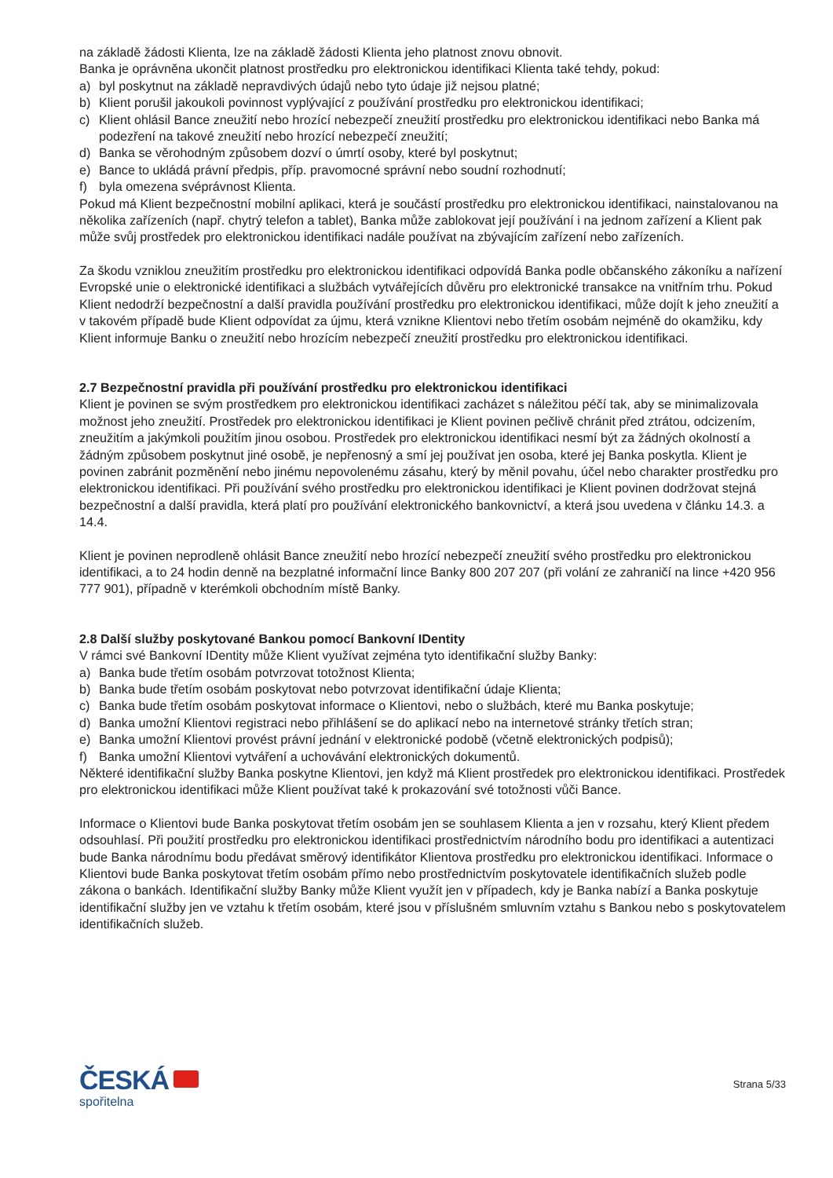na základě žádosti Klienta, lze na základě žádosti Klienta jeho platnost znovu obnovit.
Banka je oprávněna ukončit platnost prostředku pro elektronickou identifikaci Klienta také tehdy, pokud:
a) byl poskytnut na základě nepravdivých údajů nebo tyto údaje již nejsou platné;
b) Klient porušil jakoukoli povinnost vyplývající z používání prostředku pro elektronickou identifikaci;
c) Klient ohlásil Bance zneužití nebo hrozící nebezpečí zneužití prostředku pro elektronickou identifikaci nebo Banka má podezření na takové zneužití nebo hrozící nebezpečí zneužití;
d) Banka se věrohodným způsobem dozví o úmrtí osoby, které byl poskytnut;
e) Bance to ukládá právní předpis, příp. pravomocné správní nebo soudní rozhodnutí;
f) byla omezena svéprávnost Klienta.
Pokud má Klient bezpečnostní mobilní aplikaci, která je součástí prostředku pro elektronickou identifikaci, nainstalovanou na několika zařízeních (např. chytrý telefon a tablet), Banka může zablokovat její používání i na jednom zařízení a Klient pak může svůj prostředek pro elektronickou identifikaci nadále používat na zbývajícím zařízení nebo zařízeních.
Za škodu vzniklou zneužitím prostředku pro elektronickou identifikaci odpovídá Banka podle občanského zákoníku a nařízení Evropské unie o elektronické identifikaci a službách vytvářejících důvěru pro elektronické transakce na vnitřním trhu. Pokud Klient nedodrží bezpečnostní a další pravidla používání prostředku pro elektronickou identifikaci, může dojít k jeho zneužití a v takovém případě bude Klient odpovídat za újmu, která vznikne Klientovi nebo třetím osobám nejméně do okamžiku, kdy Klient informuje Banku o zneužití nebo hrozícím nebezpečí zneužití prostředku pro elektronickou identifikaci.
2.7 Bezpečnostní pravidla při používání prostředku pro elektronickou identifikaci
Klient je povinen se svým prostředkem pro elektronickou identifikaci zacházet s náležitou péčí tak, aby se minimalizovala možnost jeho zneužití. Prostředek pro elektronickou identifikaci je Klient povinen pečlivě chránit před ztrátou, odcizením, zneužitím a jakýmkoli použitím jinou osobou. Prostředek pro elektronickou identifikaci nesmí být za žádných okolností a žádným způsobem poskytnut jiné osobě, je nepřenosný a smí jej používat jen osoba, které jej Banka poskytla. Klient je povinen zabránit pozměnění nebo jinému nepovolenému zásahu, který by měnil povahu, účel nebo charakter prostředku pro elektronickou identifikaci. Při používání svého prostředku pro elektronickou identifikaci je Klient povinen dodržovat stejná bezpečnostní a další pravidla, která platí pro používání elektronického bankovnictví, a která jsou uvedena v článku 14.3. a 14.4.
Klient je povinen neprodleně ohlásit Bance zneužití nebo hrozící nebezpečí zneužití svého prostředku pro elektronickou identifikaci, a to 24 hodin denně na bezplatné informační lince Banky 800 207 207 (při volání ze zahraničí na lince +420 956 777 901), případně v kterémkoli obchodním místě Banky.
2.8 Další služby poskytované Bankou pomocí Bankovní IDentity
V rámci své Bankovní IDentity může Klient využívat zejména tyto identifikační služby Banky:
a) Banka bude třetím osobám potvrzovat totožnost Klienta;
b) Banka bude třetím osobám poskytovat nebo potvrzovat identifikační údaje Klienta;
c) Banka bude třetím osobám poskytovat informace o Klientovi, nebo o službách, které mu Banka poskytuje;
d) Banka umožní Klientovi registraci nebo přihlášení se do aplikací nebo na internetové stránky třetích stran;
e) Banka umožní Klientovi provést právní jednání v elektronické podobě (včetně elektronických podpisů);
f) Banka umožní Klientovi vytváření a uchovávání elektronických dokumentů.
Některé identifikační služby Banka poskytne Klientovi, jen když má Klient prostředek pro elektronickou identifikaci. Prostředek pro elektronickou identifikaci může Klient používat také k prokazování své totožnosti vůči Bance.
Informace o Klientovi bude Banka poskytovat třetím osobám jen se souhlasem Klienta a jen v rozsahu, který Klient předem odsouhlasí. Při použití prostředku pro elektronickou identifikaci prostřednictvím národního bodu pro identifikaci a autentizaci bude Banka národnímu bodu předávat směrový identifikátor Klientova prostředku pro elektronickou identifikaci. Informace o Klientovi bude Banka poskytovat třetím osobám přímo nebo prostřednictvím poskytovatele identifikačních služeb podle zákona o bankách. Identifikační služby Banky může Klient využít jen v případech, kdy je Banka nabízí a Banka poskytuje identifikační služby jen ve vztahu k třetím osobám, které jsou v příslušném smluvním vztahu s Bankou nebo s poskytovatelem identifikačních služeb.
ČESKÁ
spořitelna
Strana 5/33